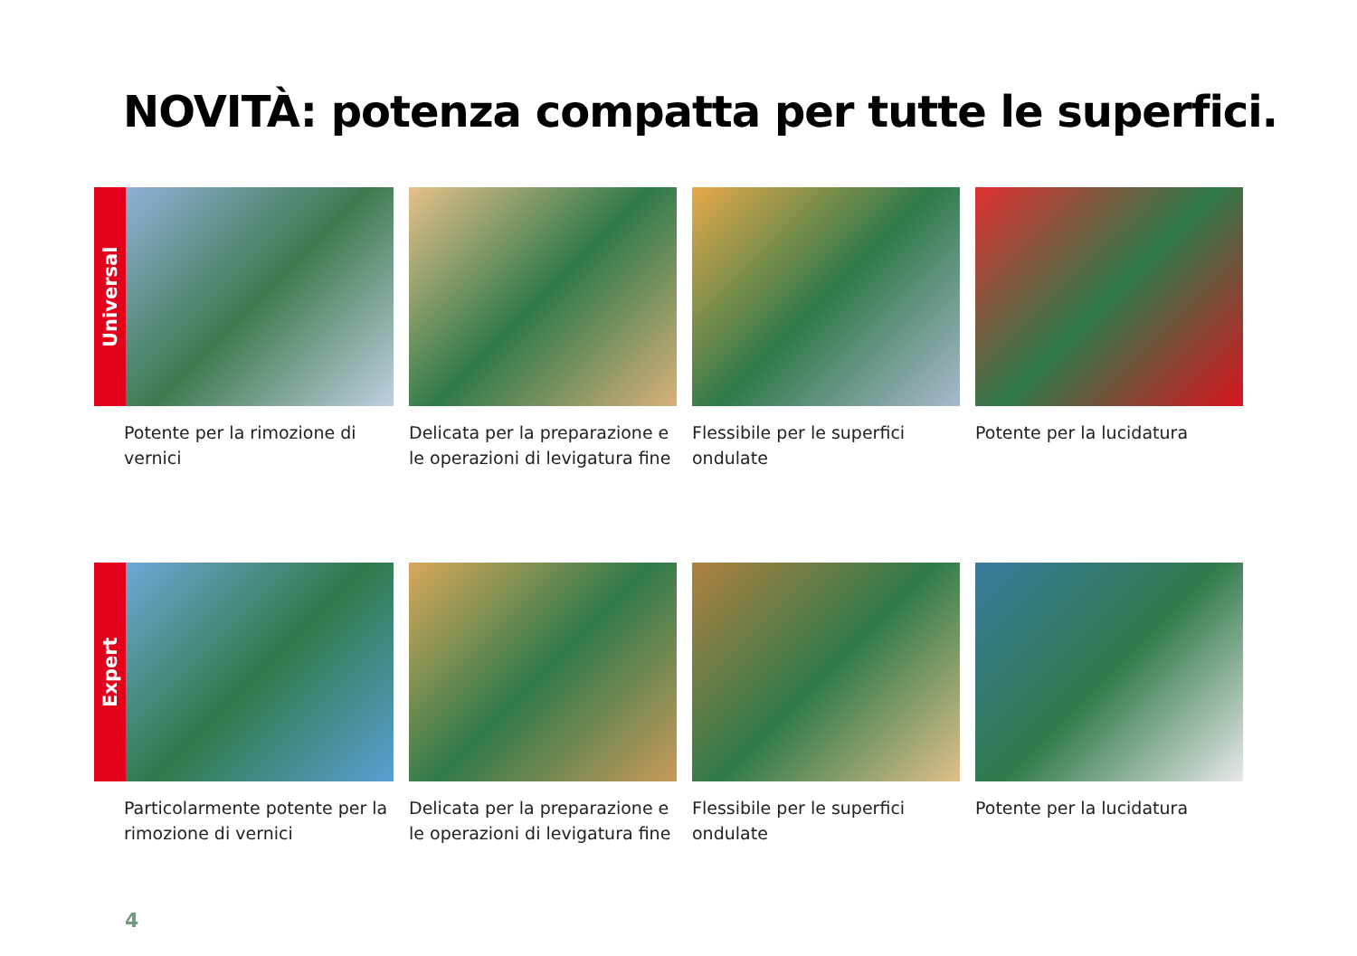NOVITÀ: potenza compatta per tutte le superfici.
Universal
Potente per la rimozione di vernici
Delicata per la preparazione e le operazioni di levigatura fine
Flessibile per le superfici ondulate
Potente per la lucidatura
Expert
Particolarmente potente per la rimozione di vernici
Delicata per la preparazione e le operazioni di levigatura fine
Flessibile per le superfici ondulate
Potente per la lucidatura
4